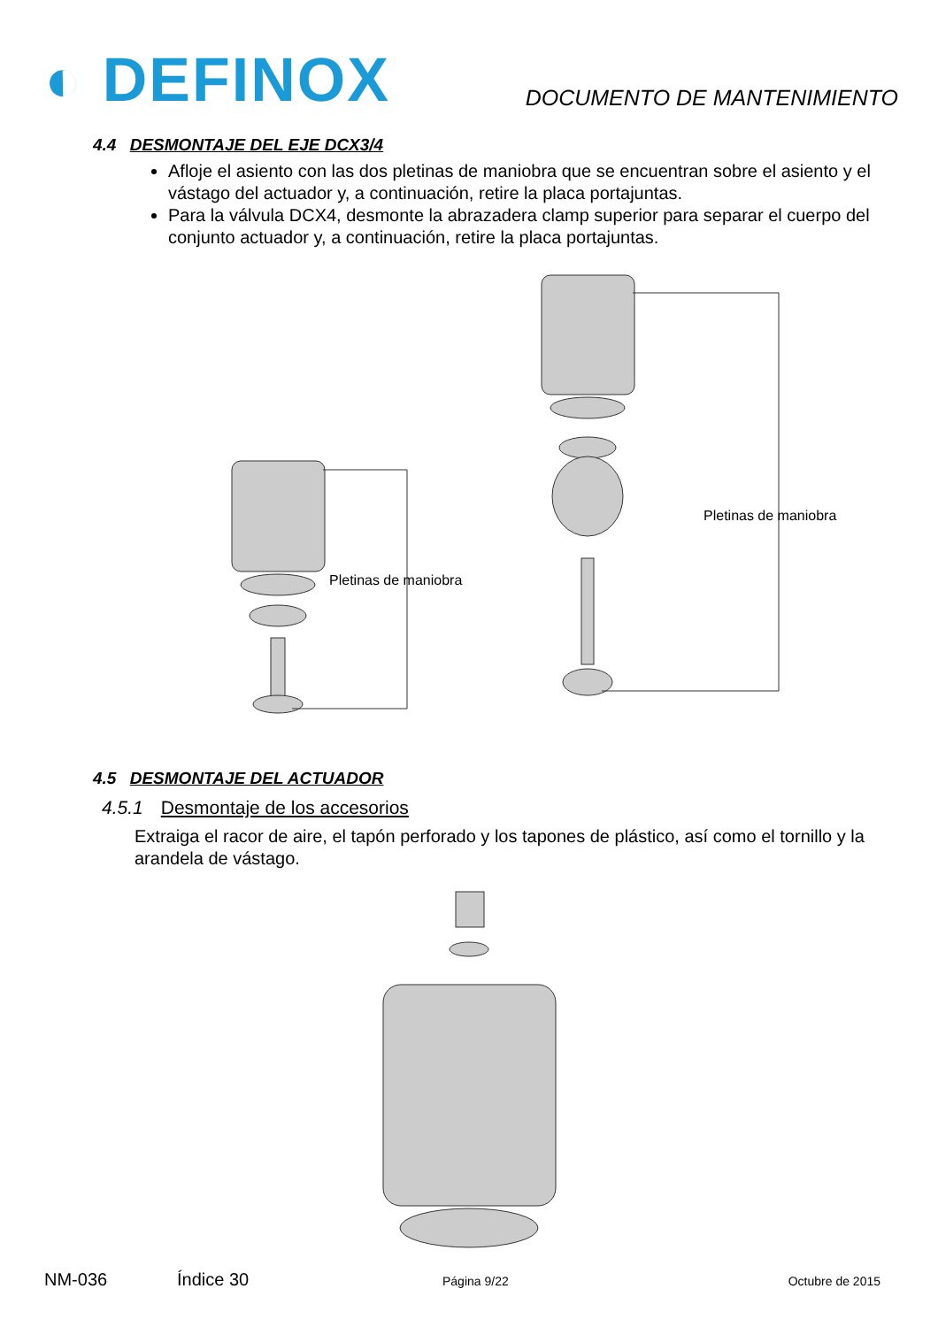◐ DEFINOX
DOCUMENTO DE MANTENIMIENTO
4.4 DESMONTAJE DEL EJE DCX3/4
Afloje el asiento con las dos pletinas de maniobra que se encuentran sobre el asiento y el vástago del actuador y, a continuación, retire la placa portajuntas.
Para la válvula DCX4, desmonte la abrazadera clamp superior para separar el cuerpo del conjunto actuador y, a continuación, retire la placa portajuntas.
Pletinas de maniobra
Pletinas de maniobra
4.5 DESMONTAJE DEL ACTUADOR
4.5.1 Desmontaje de los accesorios
Extraiga el racor de aire, el tapón perforado y los tapones de plástico, así como el tornillo y la arandela de vástago.
NM-036 Índice 30 Página 9/22 Octubre de 2015